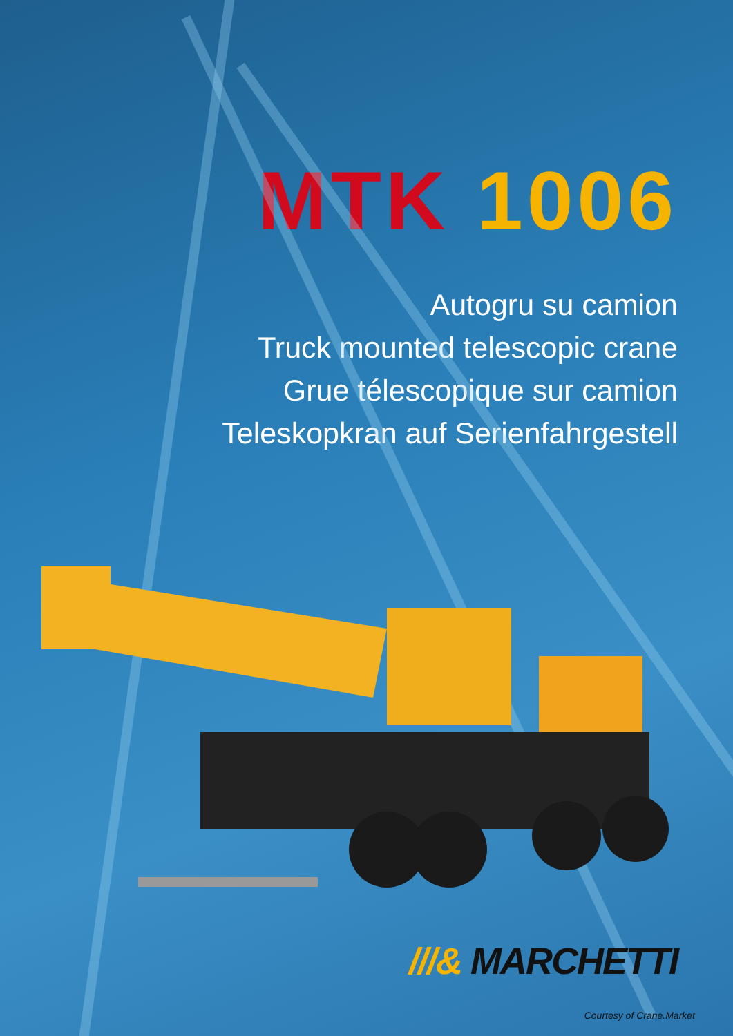MTK 1006
Autogru su camion
Truck mounted telescopic crane
Grue télescopique sur camion
Teleskopkran auf Serienfahrgestell
///& MARCHETTI
Courtesy of Crane.Market